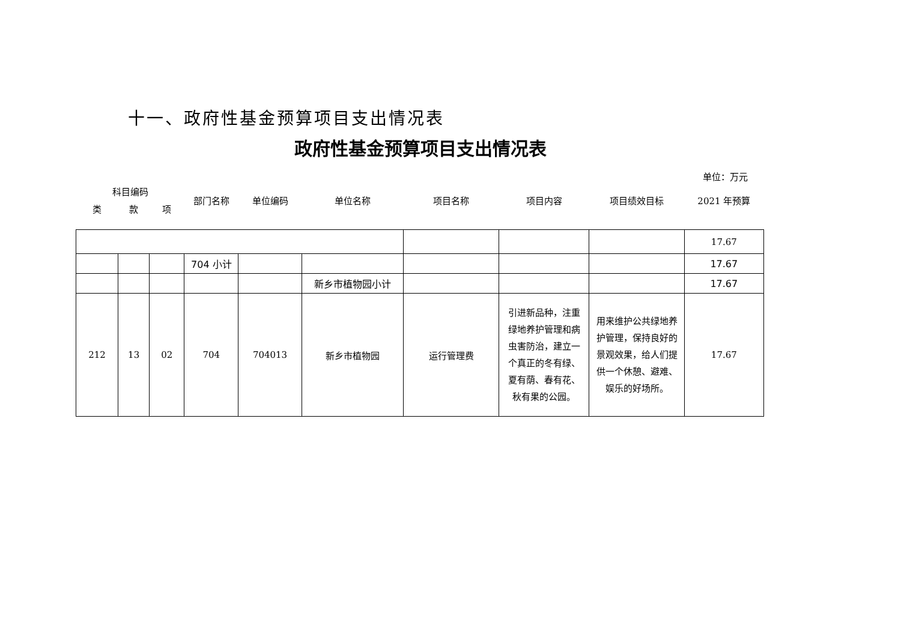十一、政府性基金预算项目支出情况表
政府性基金预算项目支出情况表
单位：万元
| 科目编码 | | | 部门名称 | 单位编码 | 单位名称 | 项目名称 | 项目内容 | 项目绩效目标 | 2021 年预算 |
| --- | --- | --- | --- | --- | --- | --- | --- | --- | --- |
| 类 | 款 | 项 | | | | | | | |
| | | | | | | | | | 17.67 |
| | | | 704 小计 | | | | | | 17.67 |
| | | | | | 新乡市植物园小计 | | | | 17.67 |
| 212 | 13 | 02 | 704 | 704013 | 新乡市植物园 | 运行管理费 | 引进新品种，注重绿地养护管理和病虫害防治，建立一个真正的冬有绿、夏有荫、春有花、秋有果的公园。 | 用来维护公共绿地养护管理，保持良好的景观效果，给人们提供一个休憩、避难、娱乐的好场所。 | 17.67 |